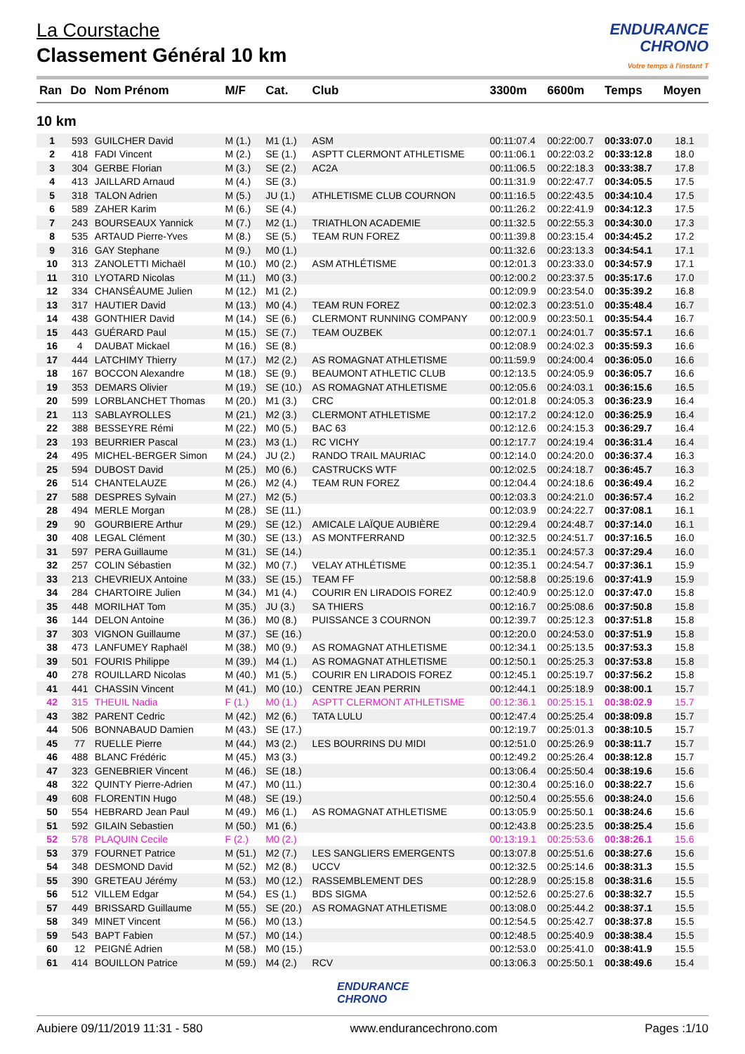La Courstache
Classement Général 10 km
ENDURANCE
CHRONO
Votre temps à l'instant T
| Ran | Do | Nom Prénom | M/F | Cat. | Club | 3300m | 6600m | Temps | Moyen |
| --- | --- | --- | --- | --- | --- | --- | --- | --- | --- |
| 10 km | | | | | | | | | |
| 1 | 593 | GUILCHER David | M (1.) | M1 (1.) | ASM | 00:11:07.4 | 00:22:00.7 | 00:33:07.0 | 18.1 |
| 2 | 418 | FADI Vincent | M (2.) | SE (1.) | ASPTT CLERMONT ATHLETISME | 00:11:06.1 | 00:22:03.2 | 00:33:12.8 | 18.0 |
| 3 | 304 | GERBE Florian | M (3.) | SE (2.) | AC2A | 00:11:06.5 | 00:22:18.3 | 00:33:38.7 | 17.8 |
| 4 | 413 | JAILLARD Arnaud | M (4.) | SE (3.) | | 00:11:31.9 | 00:22:47.7 | 00:34:05.5 | 17.5 |
| 5 | 318 | TALON Adrien | M (5.) | JU (1.) | ATHLETISME CLUB COURNON | 00:11:16.5 | 00:22:43.5 | 00:34:10.4 | 17.5 |
| 6 | 589 | ZAHER Karim | M (6.) | SE (4.) | | 00:11:26.2 | 00:22:41.9 | 00:34:12.3 | 17.5 |
| 7 | 243 | BOURSEAUX Yannick | M (7.) | M2 (1.) | TRIATHLON ACADEMIE | 00:11:32.5 | 00:22:55.3 | 00:34:30.0 | 17.3 |
| 8 | 535 | ARTAUD Pierre-Yves | M (8.) | SE (5.) | TEAM RUN FOREZ | 00:11:39.8 | 00:23:15.4 | 00:34:45.2 | 17.2 |
| 9 | 316 | GAY Stephane | M (9.) | M0 (1.) | | 00:11:32.6 | 00:23:13.3 | 00:34:54.1 | 17.1 |
| 10 | 313 | ZANOLETTI Michaël | M (10.) | M0 (2.) | ASM ATHLÉTISME | 00:12:01.3 | 00:23:33.0 | 00:34:57.9 | 17.1 |
| 11 | 310 | LYOTARD Nicolas | M (11.) | M0 (3.) | | 00:12:00.2 | 00:23:37.5 | 00:35:17.6 | 17.0 |
| 12 | 334 | CHANSÉAUME Julien | M (12.) | M1 (2.) | | 00:12:09.9 | 00:23:54.0 | 00:35:39.2 | 16.8 |
| 13 | 317 | HAUTIER David | M (13.) | M0 (4.) | TEAM RUN FOREZ | 00:12:02.3 | 00:23:51.0 | 00:35:48.4 | 16.7 |
| 14 | 438 | GONTHIER David | M (14.) | SE (6.) | CLERMONT RUNNING COMPANY | 00:12:00.9 | 00:23:50.1 | 00:35:54.4 | 16.7 |
| 15 | 443 | GUÉRARD Paul | M (15.) | SE (7.) | TEAM OUZBEK | 00:12:07.1 | 00:24:01.7 | 00:35:57.1 | 16.6 |
| 16 | 4 | DAUBAT Mickael | M (16.) | SE (8.) | | 00:12:08.9 | 00:24:02.3 | 00:35:59.3 | 16.6 |
| 17 | 444 | LATCHIMY Thierry | M (17.) | M2 (2.) | AS ROMAGNAT ATHLETISME | 00:11:59.9 | 00:24:00.4 | 00:36:05.0 | 16.6 |
| 18 | 167 | BOCCON Alexandre | M (18.) | SE (9.) | BEAUMONT ATHLETIC CLUB | 00:12:13.5 | 00:24:05.9 | 00:36:05.7 | 16.6 |
| 19 | 353 | DEMARS Olivier | M (19.) | SE (10.) | AS ROMAGNAT ATHLETISME | 00:12:05.6 | 00:24:03.1 | 00:36:15.6 | 16.5 |
| 20 | 599 | LORBLANCHET Thomas | M (20.) | M1 (3.) | CRC | 00:12:01.8 | 00:24:05.3 | 00:36:23.9 | 16.4 |
| 21 | 113 | SABLAYROLLES | M (21.) | M2 (3.) | CLERMONT ATHLETISME | 00:12:17.2 | 00:24:12.0 | 00:36:25.9 | 16.4 |
| 22 | 388 | BESSEYRE Rémi | M (22.) | M0 (5.) | BAC 63 | 00:12:12.6 | 00:24:15.3 | 00:36:29.7 | 16.4 |
| 23 | 193 | BEURRIER Pascal | M (23.) | M3 (1.) | RC VICHY | 00:12:17.7 | 00:24:19.4 | 00:36:31.4 | 16.4 |
| 24 | 495 | MICHEL-BERGER Simon | M (24.) | JU (2.) | RANDO TRAIL MAURIAC | 00:12:14.0 | 00:24:20.0 | 00:36:37.4 | 16.3 |
| 25 | 594 | DUBOST David | M (25.) | M0 (6.) | CASTRUCKS WTF | 00:12:02.5 | 00:24:18.7 | 00:36:45.7 | 16.3 |
| 26 | 514 | CHANTELAUZE | M (26.) | M2 (4.) | TEAM RUN FOREZ | 00:12:04.4 | 00:24:18.6 | 00:36:49.4 | 16.2 |
| 27 | 588 | DESPRES Sylvain | M (27.) | M2 (5.) | | 00:12:03.3 | 00:24:21.0 | 00:36:57.4 | 16.2 |
| 28 | 494 | MERLE Morgan | M (28.) | SE (11.) | | 00:12:03.9 | 00:24:22.7 | 00:37:08.1 | 16.1 |
| 29 | 90 | GOURBIERE Arthur | M (29.) | SE (12.) | AMICALE LAÏQUE AUBIÈRE | 00:12:29.4 | 00:24:48.7 | 00:37:14.0 | 16.1 |
| 30 | 408 | LEGAL Clément | M (30.) | SE (13.) | AS MONTFERRAND | 00:12:32.5 | 00:24:51.7 | 00:37:16.5 | 16.0 |
| 31 | 597 | PERA Guillaume | M (31.) | SE (14.) | | 00:12:35.1 | 00:24:57.3 | 00:37:29.4 | 16.0 |
| 32 | 257 | COLIN Sébastien | M (32.) | M0 (7.) | VELAY ATHLÉTISME | 00:12:35.1 | 00:24:54.7 | 00:37:36.1 | 15.9 |
| 33 | 213 | CHEVRIEUX Antoine | M (33.) | SE (15.) | TEAM FF | 00:12:58.8 | 00:25:19.6 | 00:37:41.9 | 15.9 |
| 34 | 284 | CHARTOIRE Julien | M (34.) | M1 (4.) | COURIR EN LIRADOIS FOREZ | 00:12:40.9 | 00:25:12.0 | 00:37:47.0 | 15.8 |
| 35 | 448 | MORILHAT Tom | M (35.) | JU (3.) | SA THIERS | 00:12:16.7 | 00:25:08.6 | 00:37:50.8 | 15.8 |
| 36 | 144 | DELON Antoine | M (36.) | M0 (8.) | PUISSANCE 3 COURNON | 00:12:39.7 | 00:25:12.3 | 00:37:51.8 | 15.8 |
| 37 | 303 | VIGNON Guillaume | M (37.) | SE (16.) | | 00:12:20.0 | 00:24:53.0 | 00:37:51.9 | 15.8 |
| 38 | 473 | LANFUMEY Raphaël | M (38.) | M0 (9.) | AS ROMAGNAT ATHLETISME | 00:12:34.1 | 00:25:13.5 | 00:37:53.3 | 15.8 |
| 39 | 501 | FOURIS Philippe | M (39.) | M4 (1.) | AS ROMAGNAT ATHLETISME | 00:12:50.1 | 00:25:25.3 | 00:37:53.8 | 15.8 |
| 40 | 278 | ROUILLARD Nicolas | M (40.) | M1 (5.) | COURIR EN LIRADOIS FOREZ | 00:12:45.1 | 00:25:19.7 | 00:37:56.2 | 15.8 |
| 41 | 441 | CHASSIN Vincent | M (41.) | M0 (10.) | CENTRE JEAN PERRIN | 00:12:44.1 | 00:25:18.9 | 00:38:00.1 | 15.7 |
| 42 | 315 | THEUIL Nadia | F (1.) | M0 (1.) | ASPTT CLERMONT ATHLETISME | 00:12:36.1 | 00:25:15.1 | 00:38:02.9 | 15.7 |
| 43 | 382 | PARENT Cedric | M (42.) | M2 (6.) | TATA LULU | 00:12:47.4 | 00:25:25.4 | 00:38:09.8 | 15.7 |
| 44 | 506 | BONNABAUD Damien | M (43.) | SE (17.) | | 00:12:19.7 | 00:25:01.3 | 00:38:10.5 | 15.7 |
| 45 | 77 | RUELLE Pierre | M (44.) | M3 (2.) | LES BOURRINS DU MIDI | 00:12:51.0 | 00:25:26.9 | 00:38:11.7 | 15.7 |
| 46 | 488 | BLANC Frédéric | M (45.) | M3 (3.) | | 00:12:49.2 | 00:25:26.4 | 00:38:12.8 | 15.7 |
| 47 | 323 | GENEBRIER Vincent | M (46.) | SE (18.) | | 00:13:06.4 | 00:25:50.4 | 00:38:19.6 | 15.6 |
| 48 | 322 | QUINTY Pierre-Adrien | M (47.) | M0 (11.) | | 00:12:30.4 | 00:25:16.0 | 00:38:22.7 | 15.6 |
| 49 | 608 | FLORENTIN Hugo | M (48.) | SE (19.) | | 00:12:50.4 | 00:25:55.6 | 00:38:24.0 | 15.6 |
| 50 | 554 | HEBRARD Jean Paul | M (49.) | M6 (1.) | AS ROMAGNAT ATHLETISME | 00:13:05.9 | 00:25:50.1 | 00:38:24.6 | 15.6 |
| 51 | 592 | GILAIN Sebastien | M (50.) | M1 (6.) | | 00:12:43.8 | 00:25:23.5 | 00:38:25.4 | 15.6 |
| 52 | 578 | PLAQUIN Cecile | F (2.) | M0 (2.) | | 00:13:19.1 | 00:25:53.6 | 00:38:26.1 | 15.6 |
| 53 | 379 | FOURNET Patrice | M (51.) | M2 (7.) | LES SANGLIERS EMERGENTS | 00:13:07.8 | 00:25:51.6 | 00:38:27.6 | 15.6 |
| 54 | 348 | DESMOND David | M (52.) | M2 (8.) | UCCV | 00:12:32.5 | 00:25:14.6 | 00:38:31.3 | 15.5 |
| 55 | 390 | GRETEAU Jérémy | M (53.) | M0 (12.) | RASSEMBLEMENT DES | 00:12:28.9 | 00:25:15.8 | 00:38:31.6 | 15.5 |
| 56 | 512 | VILLEM Edgar | M (54.) | ES (1.) | BDS SIGMA | 00:12:52.6 | 00:25:27.6 | 00:38:32.7 | 15.5 |
| 57 | 449 | BRISSARD Guillaume | M (55.) | SE (20.) | AS ROMAGNAT ATHLETISME | 00:13:08.0 | 00:25:44.2 | 00:38:37.1 | 15.5 |
| 58 | 349 | MINET Vincent | M (56.) | M0 (13.) | | 00:12:54.5 | 00:25:42.7 | 00:38:37.8 | 15.5 |
| 59 | 543 | BAPT Fabien | M (57.) | M0 (14.) | | 00:12:48.5 | 00:25:40.9 | 00:38:38.4 | 15.5 |
| 60 | 12 | PEIGNÉ Adrien | M (58.) | M0 (15.) | | 00:12:53.0 | 00:25:41.0 | 00:38:41.9 | 15.5 |
| 61 | 414 | BOUILLON Patrice | M (59.) | M4 (2.) | RCV | 00:13:06.3 | 00:25:50.1 | 00:38:49.6 | 15.4 |
ENDURANCE
CHRONO
Aubiere 09/11/2019 11:31 - 580 www.endurancechrono.com Pages :1/10